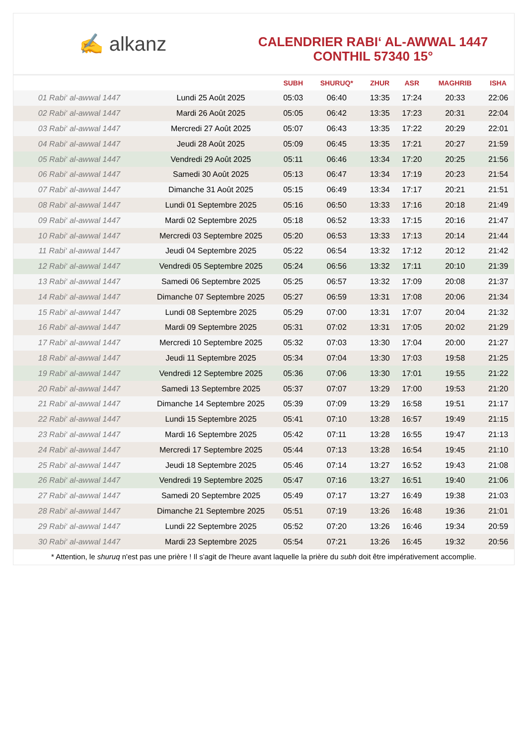✍ alkanz
CALENDRIER RABI‘ AL-AWWAL 1447
CONTHIL 57340 15°
| | | SUBH | SHURUQ* | ZHUR | ASR | MAGHRIB | ISHA |
| --- | --- | --- | --- | --- | --- | --- | --- |
| 01 Rabi‘ al-awwal 1447 | Lundi 25 Août 2025 | 05:03 | 06:40 | 13:35 | 17:24 | 20:33 | 22:06 |
| 02 Rabi‘ al-awwal 1447 | Mardi 26 Août 2025 | 05:05 | 06:42 | 13:35 | 17:23 | 20:31 | 22:04 |
| 03 Rabi‘ al-awwal 1447 | Mercredi 27 Août 2025 | 05:07 | 06:43 | 13:35 | 17:22 | 20:29 | 22:01 |
| 04 Rabi‘ al-awwal 1447 | Jeudi 28 Août 2025 | 05:09 | 06:45 | 13:35 | 17:21 | 20:27 | 21:59 |
| 05 Rabi‘ al-awwal 1447 | Vendredi 29 Août 2025 | 05:11 | 06:46 | 13:34 | 17:20 | 20:25 | 21:56 |
| 06 Rabi‘ al-awwal 1447 | Samedi 30 Août 2025 | 05:13 | 06:47 | 13:34 | 17:19 | 20:23 | 21:54 |
| 07 Rabi‘ al-awwal 1447 | Dimanche 31 Août 2025 | 05:15 | 06:49 | 13:34 | 17:17 | 20:21 | 21:51 |
| 08 Rabi‘ al-awwal 1447 | Lundi 01 Septembre 2025 | 05:16 | 06:50 | 13:33 | 17:16 | 20:18 | 21:49 |
| 09 Rabi‘ al-awwal 1447 | Mardi 02 Septembre 2025 | 05:18 | 06:52 | 13:33 | 17:15 | 20:16 | 21:47 |
| 10 Rabi‘ al-awwal 1447 | Mercredi 03 Septembre 2025 | 05:20 | 06:53 | 13:33 | 17:13 | 20:14 | 21:44 |
| 11 Rabi‘ al-awwal 1447 | Jeudi 04 Septembre 2025 | 05:22 | 06:54 | 13:32 | 17:12 | 20:12 | 21:42 |
| 12 Rabi‘ al-awwal 1447 | Vendredi 05 Septembre 2025 | 05:24 | 06:56 | 13:32 | 17:11 | 20:10 | 21:39 |
| 13 Rabi‘ al-awwal 1447 | Samedi 06 Septembre 2025 | 05:25 | 06:57 | 13:32 | 17:09 | 20:08 | 21:37 |
| 14 Rabi‘ al-awwal 1447 | Dimanche 07 Septembre 2025 | 05:27 | 06:59 | 13:31 | 17:08 | 20:06 | 21:34 |
| 15 Rabi‘ al-awwal 1447 | Lundi 08 Septembre 2025 | 05:29 | 07:00 | 13:31 | 17:07 | 20:04 | 21:32 |
| 16 Rabi‘ al-awwal 1447 | Mardi 09 Septembre 2025 | 05:31 | 07:02 | 13:31 | 17:05 | 20:02 | 21:29 |
| 17 Rabi‘ al-awwal 1447 | Mercredi 10 Septembre 2025 | 05:32 | 07:03 | 13:30 | 17:04 | 20:00 | 21:27 |
| 18 Rabi‘ al-awwal 1447 | Jeudi 11 Septembre 2025 | 05:34 | 07:04 | 13:30 | 17:03 | 19:58 | 21:25 |
| 19 Rabi‘ al-awwal 1447 | Vendredi 12 Septembre 2025 | 05:36 | 07:06 | 13:30 | 17:01 | 19:55 | 21:22 |
| 20 Rabi‘ al-awwal 1447 | Samedi 13 Septembre 2025 | 05:37 | 07:07 | 13:29 | 17:00 | 19:53 | 21:20 |
| 21 Rabi‘ al-awwal 1447 | Dimanche 14 Septembre 2025 | 05:39 | 07:09 | 13:29 | 16:58 | 19:51 | 21:17 |
| 22 Rabi‘ al-awwal 1447 | Lundi 15 Septembre 2025 | 05:41 | 07:10 | 13:28 | 16:57 | 19:49 | 21:15 |
| 23 Rabi‘ al-awwal 1447 | Mardi 16 Septembre 2025 | 05:42 | 07:11 | 13:28 | 16:55 | 19:47 | 21:13 |
| 24 Rabi‘ al-awwal 1447 | Mercredi 17 Septembre 2025 | 05:44 | 07:13 | 13:28 | 16:54 | 19:45 | 21:10 |
| 25 Rabi‘ al-awwal 1447 | Jeudi 18 Septembre 2025 | 05:46 | 07:14 | 13:27 | 16:52 | 19:43 | 21:08 |
| 26 Rabi‘ al-awwal 1447 | Vendredi 19 Septembre 2025 | 05:47 | 07:16 | 13:27 | 16:51 | 19:40 | 21:06 |
| 27 Rabi‘ al-awwal 1447 | Samedi 20 Septembre 2025 | 05:49 | 07:17 | 13:27 | 16:49 | 19:38 | 21:03 |
| 28 Rabi‘ al-awwal 1447 | Dimanche 21 Septembre 2025 | 05:51 | 07:19 | 13:26 | 16:48 | 19:36 | 21:01 |
| 29 Rabi‘ al-awwal 1447 | Lundi 22 Septembre 2025 | 05:52 | 07:20 | 13:26 | 16:46 | 19:34 | 20:59 |
| 30 Rabi‘ al-awwal 1447 | Mardi 23 Septembre 2025 | 05:54 | 07:21 | 13:26 | 16:45 | 19:32 | 20:56 |
* Attention, le shuruq n'est pas une prière ! Il s'agit de l'heure avant laquelle la prière du subh doit être impérativement accomplie.